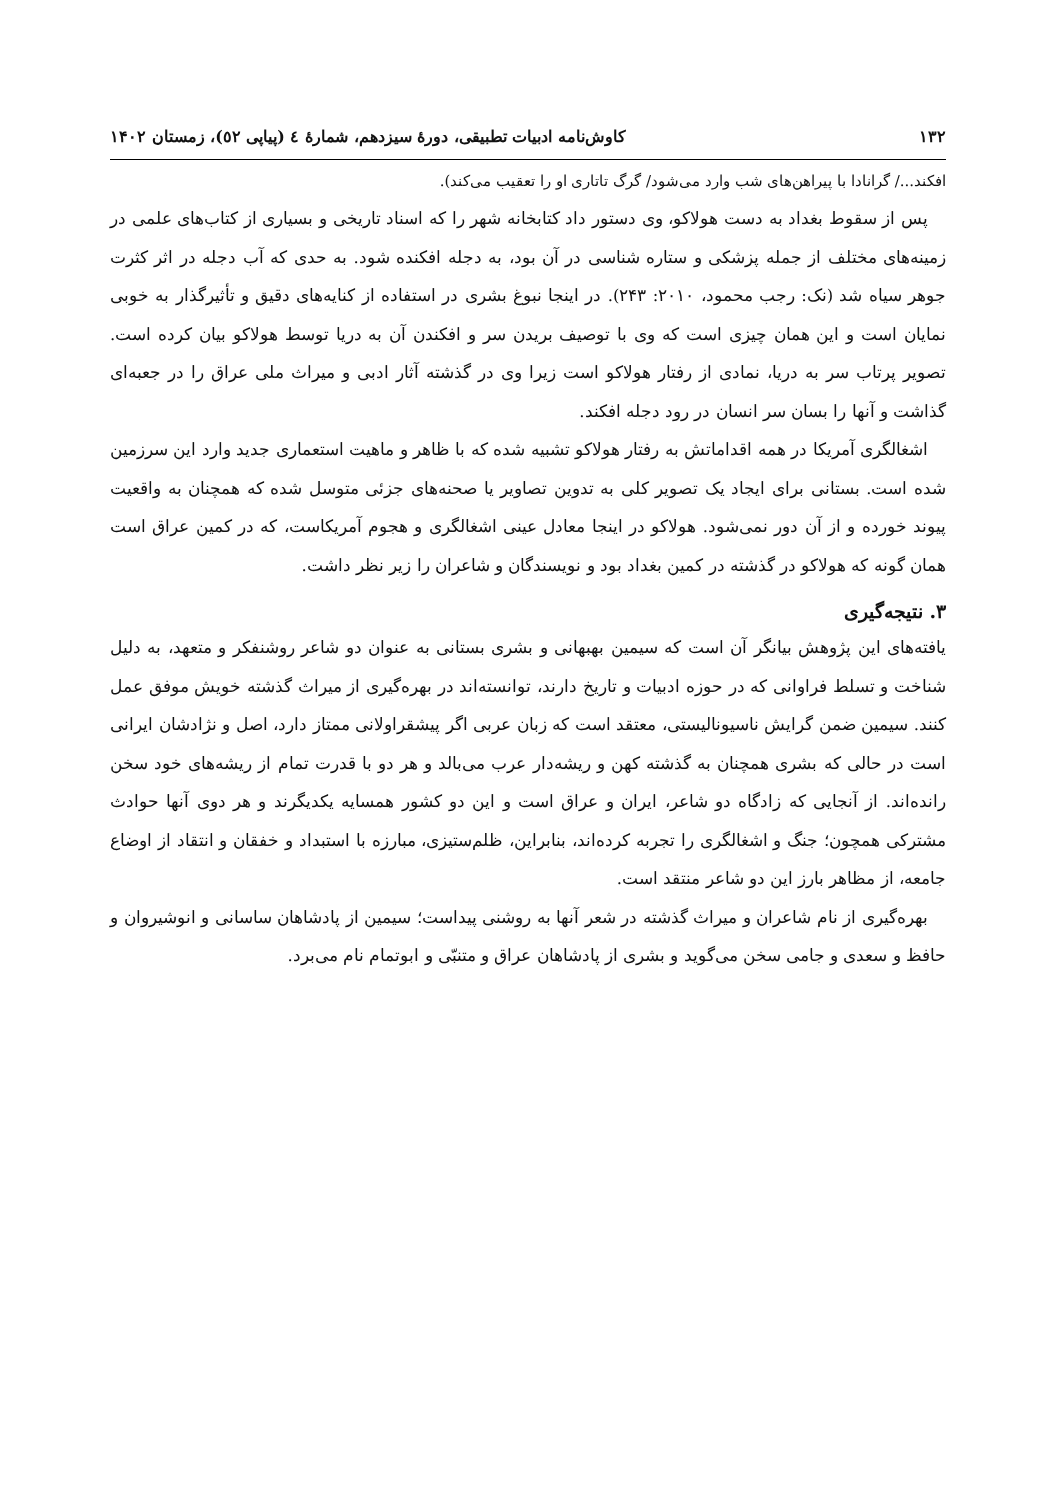۱۳۲ کاوش‌نامه ادبیات تطبیقی، دورۀ سیزدهم، شمارۀ ٤ (پیاپی ٥٢)، زمستان ۱۴۰۲
افکند.../ گرانادا با پیراهن‌های شب وارد می‌شود/ گرگ تاتاری او را تعقیب می‌کند).
پس از سقوط بغداد به دست هولاکو، وی دستور داد کتابخانه شهر را که اسناد تاریخی و بسیاری از کتاب‌های علمی در زمینه‌های مختلف از جمله پزشکی و ستاره شناسی در آن بود، به دجله افکنده شود. به حدی که آب دجله در اثر کثرت جوهر سیاه شد (نک: رجب محمود، ۲۰۱۰: ۲۴۳). در اینجا نبوغ بشری در استفاده از کنایه‌های دقیق و تأثیرگذار به خوبی نمایان است و این همان چیزی است که وی با توصیف بریدن سر و افکندن آن به دریا توسط هولاکو بیان کرده است. تصویر پرتاب سر به دریا، نمادی از رفتار هولاکو است زیرا وی در گذشته آثار ادبی و میراث ملی عراق را در جعبه‌ای گذاشت و آنها را بسان سر انسان در رود دجله افکند.
اشغالگری آمریکا در همه اقداماتش به رفتار هولاکو تشبیه شده که با ظاهر و ماهیت استعماری جدید وارد این سرزمین شده است. بستانی برای ایجاد یک تصویر کلی به تدوین تصاویر یا صحنه‌های جزئی متوسل شده که همچنان به واقعیت پیوند خورده و از آن دور نمی‌شود. هولاکو در اینجا معادل عینی اشغالگری و هجوم آمریکاست، که در کمین عراق است همان گونه که هولاکو در گذشته در کمین بغداد بود و نویسندگان و شاعران را زیر نظر داشت.
۳. نتیجه‌گیری
یافته‌های این پژوهش بیانگر آن است که سیمین بهبهانی و بشری بستانی به عنوان دو شاعر روشنفکر و متعهد، به دلیل شناخت و تسلط فراوانی که در حوزه ادبیات و تاریخ دارند، توانسته‌اند در بهره‌گیری از میراث گذشته خویش موفق عمل کنند. سیمین ضمن گرایش ناسیونالیستی، معتقد است که زبان عربی اگر پیشقراولانی ممتاز دارد، اصل و نژادشان ایرانی است در حالی که بشری همچنان به گذشته کهن و ریشه‌دار عرب می‌بالد و هر دو با قدرت تمام از ریشه‌های خود سخن رانده‌اند. از آنجایی که زادگاه دو شاعر، ایران و عراق است و این دو کشور همسایه یکدیگرند و هر دوی آنها حوادث مشترکی همچون؛ جنگ و اشغالگری را تجربه کرده‌اند، بنابراین، ظلم‌ستیزی، مبارزه با استبداد و خفقان و انتقاد از اوضاع جامعه، از مظاهر بارز این دو شاعر منتقد است.
بهره‌گیری از نام شاعران و میراث گذشته در شعر آنها به روشنی پیداست؛ سیمین از پادشاهان ساسانی و انوشیروان و حافظ و سعدی و جامی سخن می‌گوید و بشری از پادشاهان عراق و متنبّی و ابوتمام نام می‌برد.